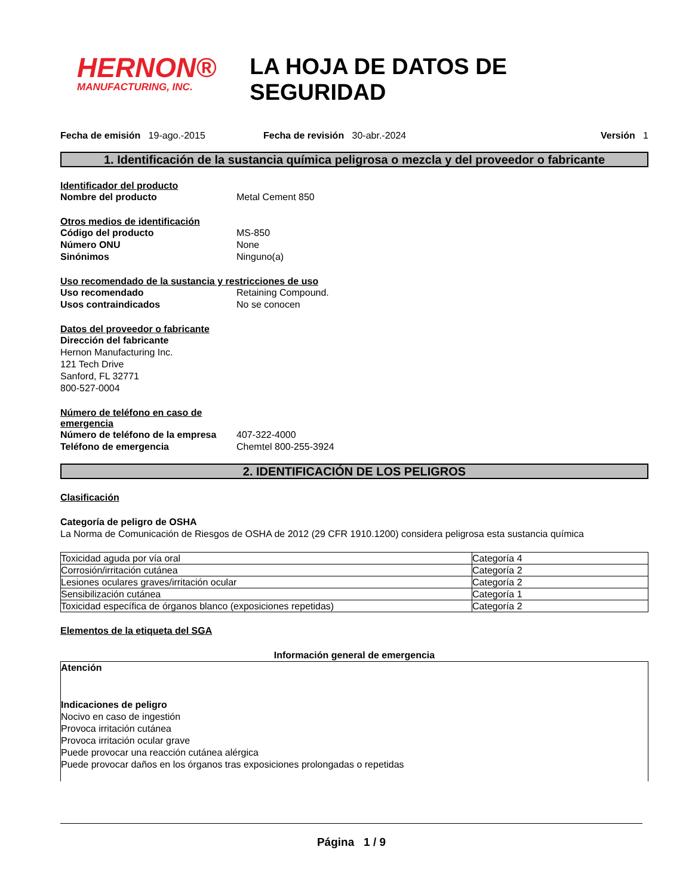HERNON®
MANUFACTURING, INC.
LA HOJA DE DATOS DE SEGURIDAD
Fecha de emisión 19-ago.-2015 Fecha de revisión 30-abr.-2024 Versión 1
1. Identificación de la sustancia química peligrosa o mezcla y del proveedor o fabricante
Identificador del producto
Nombre del producto Metal Cement 850
Otros medios de identificación
Código del producto MS-850
Número ONU None
Sinónimos Ninguno(a)
Uso recomendado de la sustancia y restricciones de uso
Uso recomendado Retaining Compound.
Usos contraindicados No se conocen
Datos del proveedor o fabricante
Dirección del fabricante
Hernon Manufacturing Inc.
121 Tech Drive
Sanford, FL 32771
800-527-0004
Número de teléfono en caso de
emergencia
Número de teléfono de la empresa 407-322-4000
Teléfono de emergencia Chemtel 800-255-3924
2. IDENTIFICACIÓN DE LOS PELIGROS
Clasificación
Categoría de peligro de OSHA
La Norma de Comunicación de Riesgos de OSHA de 2012 (29 CFR 1910.1200) considera peligrosa esta sustancia química
| Toxicidad aguda por vía oral | Categoría 4 |
| Corrosión/irritación cutánea | Categoría 2 |
| Lesiones oculares graves/irritación ocular | Categoría 2 |
| Sensibilización cutánea | Categoría 1 |
| Toxicidad específica de órganos blanco (exposiciones repetidas) | Categoría 2 |
Elementos de la etiqueta del SGA
Información general de emergencia
Atención
Indicaciones de peligro
Nocivo en caso de ingestión
Provoca irritación cutánea
Provoca irritación ocular grave
Puede provocar una reacción cutánea alérgica
Puede provocar daños en los órganos tras exposiciones prolongadas o repetidas
Página 1 / 9